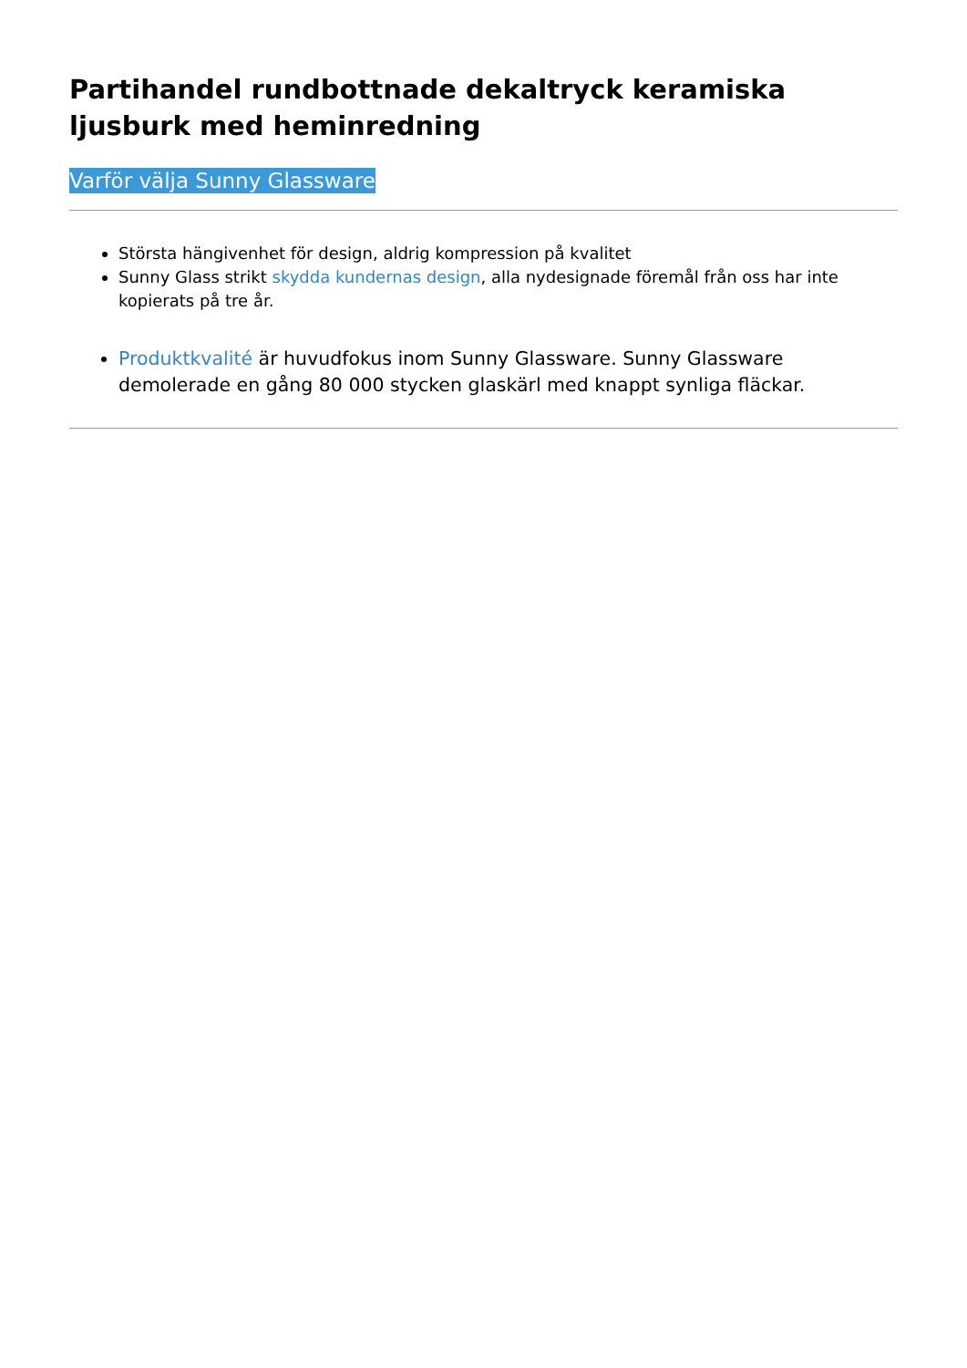Partihandel rundbottnade dekaltryck keramiska ljusburk med heminredning
Varför välja Sunny Glassware
Största hängivenhet för design, aldrig kompression på kvalitet
Sunny Glass strikt skydda kundernas design, alla nydesignade föremål från oss har inte kopierats på tre år.
Produktkvalité är huvudfokus inom Sunny Glassware. Sunny Glassware demolerade en gång 80 000 stycken glaskärl med knappt synliga fläckar.